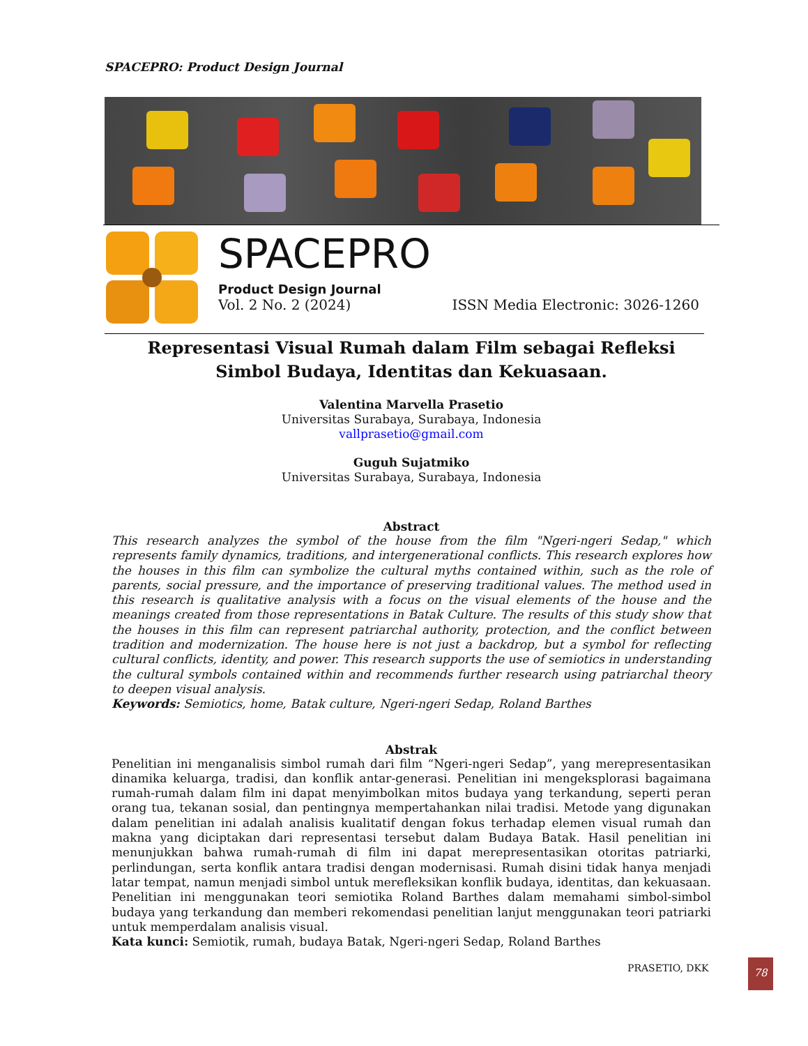SPACEPRO: Product Design Journal
SPACEPRO
Product Design Journal
Vol. 2 No. 2 (2024) ISSN Media Electronic: 3026-1260
Representasi Visual Rumah dalam Film sebagai Refleksi
Simbol Budaya, Identitas dan Kekuasaan.
Valentina Marvella Prasetio
Universitas Surabaya, Surabaya, Indonesia
vallprasetio@gmail.com
Guguh Sujatmiko
Universitas Surabaya, Surabaya, Indonesia
Abstract
This research analyzes the symbol of the house from the film "Ngeri-ngeri Sedap," which represents family dynamics, traditions, and intergenerational conflicts. This research explores how the houses in this film can symbolize the cultural myths contained within, such as the role of parents, social pressure, and the importance of preserving traditional values. The method used in this research is qualitative analysis with a focus on the visual elements of the house and the meanings created from those representations in Batak Culture. The results of this study show that the houses in this film can represent patriarchal authority, protection, and the conflict between tradition and modernization. The house here is not just a backdrop, but a symbol for reflecting cultural conflicts, identity, and power. This research supports the use of semiotics in understanding the cultural symbols contained within and recommends further research using patriarchal theory to deepen visual analysis.
Keywords: Semiotics, home, Batak culture, Ngeri-ngeri Sedap, Roland Barthes
Abstrak
Penelitian ini menganalisis simbol rumah dari film “Ngeri-ngeri Sedap”, yang merepresentasikan dinamika keluarga, tradisi, dan konflik antar-generasi. Penelitian ini mengeksplorasi bagaimana rumah-rumah dalam film ini dapat menyimbolkan mitos budaya yang terkandung, seperti peran orang tua, tekanan sosial, dan pentingnya mempertahankan nilai tradisi. Metode yang digunakan dalam penelitian ini adalah analisis kualitatif dengan fokus terhadap elemen visual rumah dan makna yang diciptakan dari representasi tersebut dalam Budaya Batak. Hasil penelitian ini menunjukkan bahwa rumah-rumah di film ini dapat merepresentasikan otoritas patriarki, perlindungan, serta konflik antara tradisi dengan modernisasi. Rumah disini tidak hanya menjadi latar tempat, namun menjadi simbol untuk merefleksikan konflik budaya, identitas, dan kekuasaan. Penelitian ini menggunakan teori semiotika Roland Barthes dalam memahami simbol-simbol budaya yang terkandung dan memberi rekomendasi penelitian lanjut menggunakan teori patriarki untuk memperdalam analisis visual.
Kata kunci: Semiotik, rumah, budaya Batak, Ngeri-ngeri Sedap, Roland Barthes
PRASETIO, DKK 78